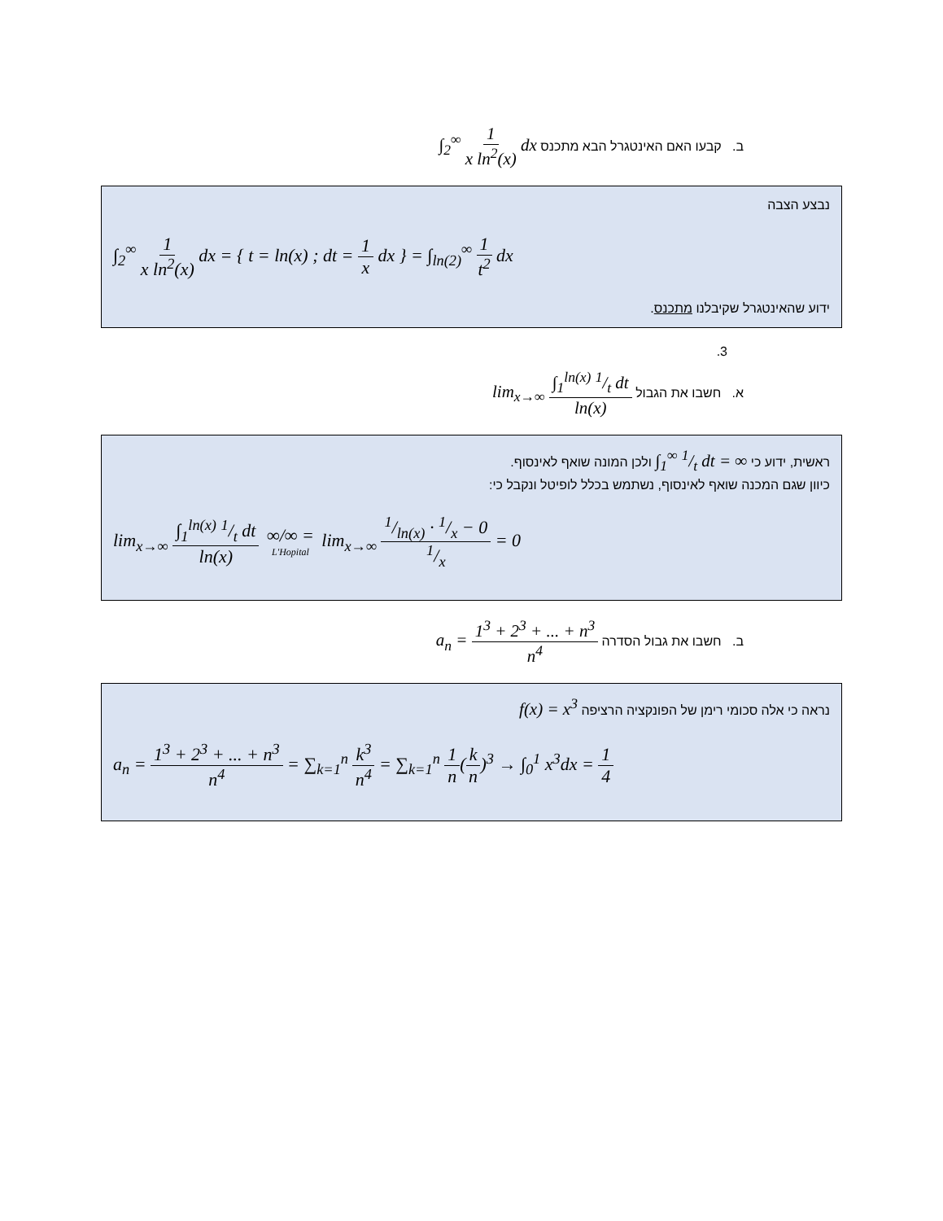ב. קבעו האם האינטגרל הבא מתכנס ∫<sub>2</sub><sup>∞</sup> 1 x ln<sup>2</sup>(x) dx
נבצע הצבה
∫<sub>2</sub><sup>∞</sup> 1 x ln<sup>2</sup>(x) dx = { t = ln(x) ; dt = 1 x dx } = ∫<sub>ln(2)</sub><sup>∞</sup> 1 t<sup>2</sup> dx
ידוע שהאינטגרל שקיבלנו מתכנס.
3.
א. חשבו את הגבול lim<sub>x→∞</sub> ∫<sub>1</sub><sup>ln(x)</sup> 1/t dt ln(x)
ראשית, ידוע כי ∫<sub>1</sub><sup>∞</sup> 1/t dt = ∞ ולכן המונה שואף לאינסוף.
כיוון שגם המכנה שואף לאינסוף, נשתמש בכלל לופיטל ונקבל כי:
lim<sub>x→∞</sub> ∫<sub>1</sub><sup>ln(x)</sup> 1/t dt ln(x) ∞/∞ = L'Hopital lim<sub>x→∞</sub> 1/ln(x) · 1/x − 01/x = 0
ב. חשבו את גבול הסדרה a<sub>n</sub> = 1<sup>3</sup> + 2<sup>3</sup> + ... + n<sup>3</sup> n<sup>4</sup>
נראה כי אלה סכומי רימן של הפונקציה הרציפה f(x) = x<sup>3</sup>
a<sub>n</sub> = 1<sup>3</sup> + 2<sup>3</sup> + ... + n<sup>3</sup> n<sup>4</sup> = ∑<sub>k=1</sub><sup>n</sup> k<sup>3</sup> n<sup>4</sup> = ∑<sub>k=1</sub><sup>n</sup> 1 n(k n)<sup>3</sup> → ∫<sub>0</sub><sup>1</sup> x<sup>3</sup>dx = 1 4